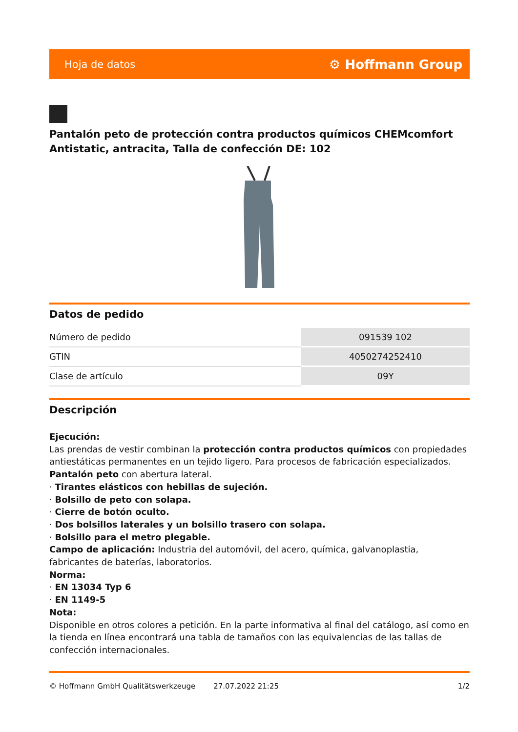Hoja de datos ⚙ Hoffmann Group
Pantalón peto de protección contra productos químicos CHEMcomfort Antistatic, antracita, Talla de confección DE: 102
Datos de pedido
| Número de pedido | 091539 102 |
| GTIN | 4050274252410 |
| Clase de artículo | 09Y |
Descripción
Ejecución:
Las prendas de vestir combinan la protección contra productos químicos con propiedades antiestáticas permanentes en un tejido ligero. Para procesos de fabricación especializados.
Pantalón peto con abertura lateral.
· Tirantes elásticos con hebillas de sujeción.
· Bolsillo de peto con solapa.
· Cierre de botón oculto.
· Dos bolsillos laterales y un bolsillo trasero con solapa.
· Bolsillo para el metro plegable.
Campo de aplicación: Industria del automóvil, del acero, química, galvanoplastia, fabricantes de baterías, laboratorios.
Norma:
· EN 13034 Typ 6
· EN 1149-5
Nota:
Disponible en otros colores a petición. En la parte informativa al final del catálogo, así como en la tienda en línea encontrará una tabla de tamaños con las equivalencias de las tallas de confección internacionales.
© Hoffmann GmbH Qualitätswerkzeuge 27.07.2022 21:25 1/2